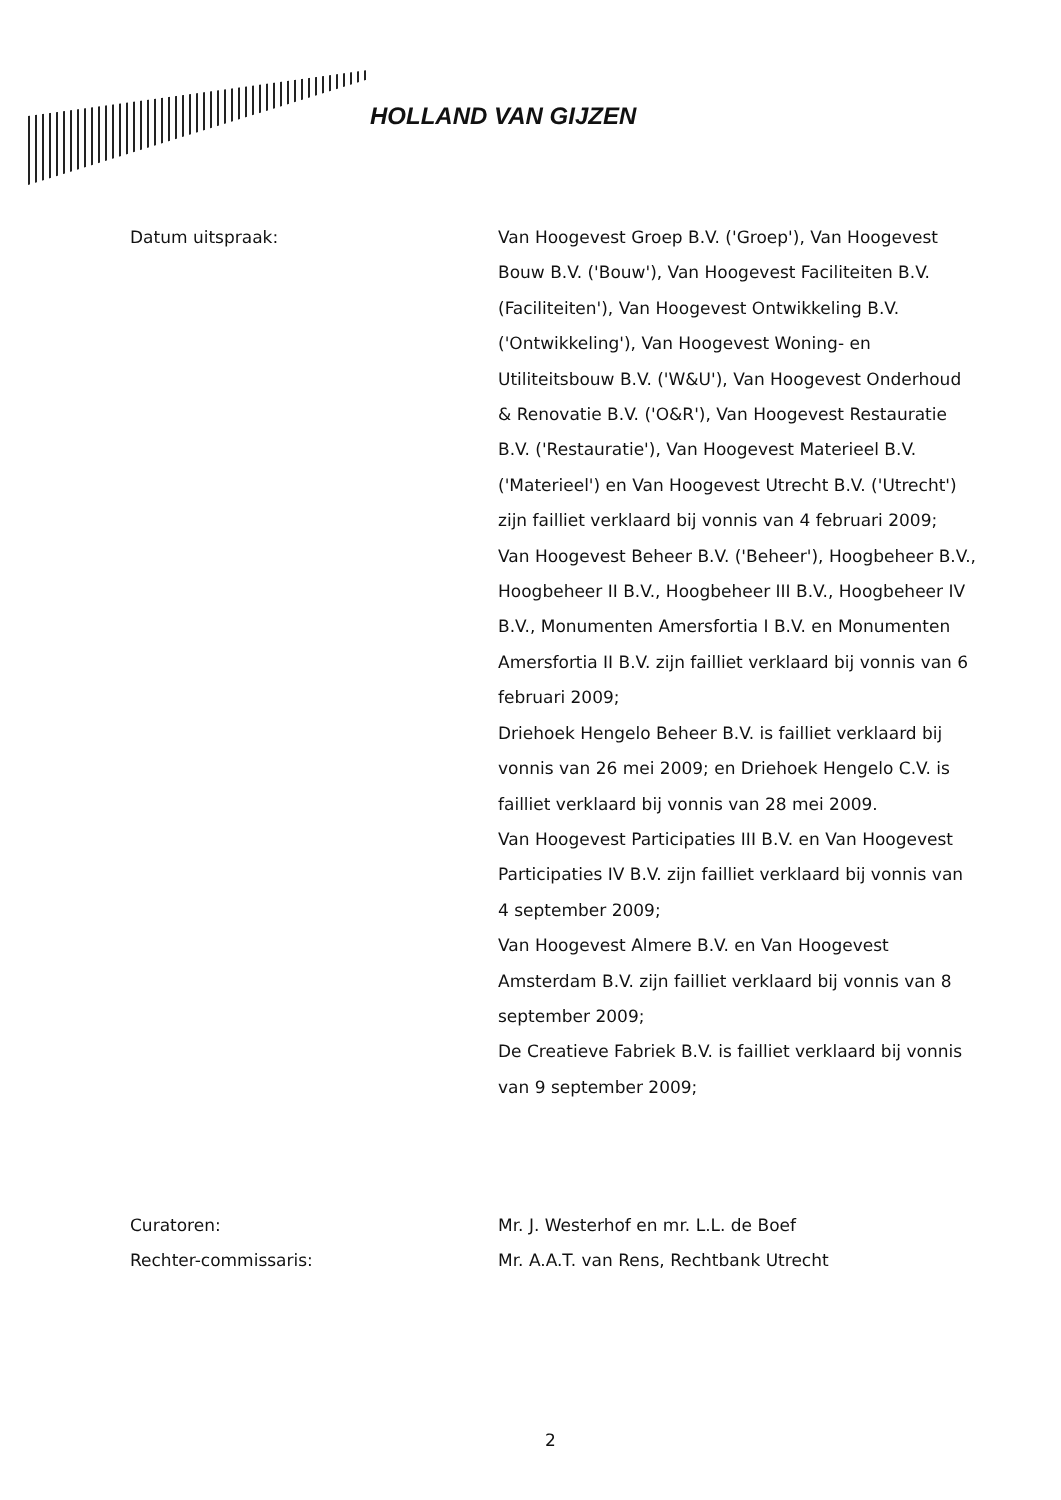HOLLAND VAN GIJZEN
Datum uitspraak:
Van Hoogevest Groep B.V. ('Groep'), Van Hoogevest Bouw B.V. ('Bouw'), Van Hoogevest Faciliteiten B.V. (Faciliteiten'), Van Hoogevest Ontwikkeling B.V. ('Ontwikkeling'), Van Hoogevest Woning- en Utiliteitsbouw B.V. ('W&U'), Van Hoogevest Onderhoud & Renovatie B.V. ('O&R'), Van Hoogevest Restauratie B.V. ('Restauratie'), Van Hoogevest Materieel B.V. ('Materieel') en Van Hoogevest Utrecht B.V. ('Utrecht') zijn failliet verklaard bij vonnis van 4 februari 2009;
Van Hoogevest Beheer B.V. ('Beheer'), Hoogbeheer B.V., Hoogbeheer II B.V., Hoogbeheer III B.V., Hoogbeheer IV B.V., Monumenten Amersfortia I B.V. en Monumenten Amersfortia II B.V. zijn failliet verklaard bij vonnis van 6 februari 2009;
Driehoek Hengelo Beheer B.V. is failliet verklaard bij vonnis van 26 mei 2009; en Driehoek Hengelo C.V. is failliet verklaard bij vonnis van 28 mei 2009.
Van Hoogevest Participaties III B.V. en Van Hoogevest Participaties IV B.V. zijn failliet verklaard bij vonnis van 4 september 2009;
Van Hoogevest Almere B.V. en Van Hoogevest Amsterdam B.V. zijn failliet verklaard bij vonnis van 8 september 2009;
De Creatieve Fabriek B.V. is failliet verklaard bij vonnis van 9 september 2009;
Curatoren:
Rechter-commissaris:
Mr. J. Westerhof en mr. L.L. de Boef
Mr. A.A.T. van Rens, Rechtbank Utrecht
2